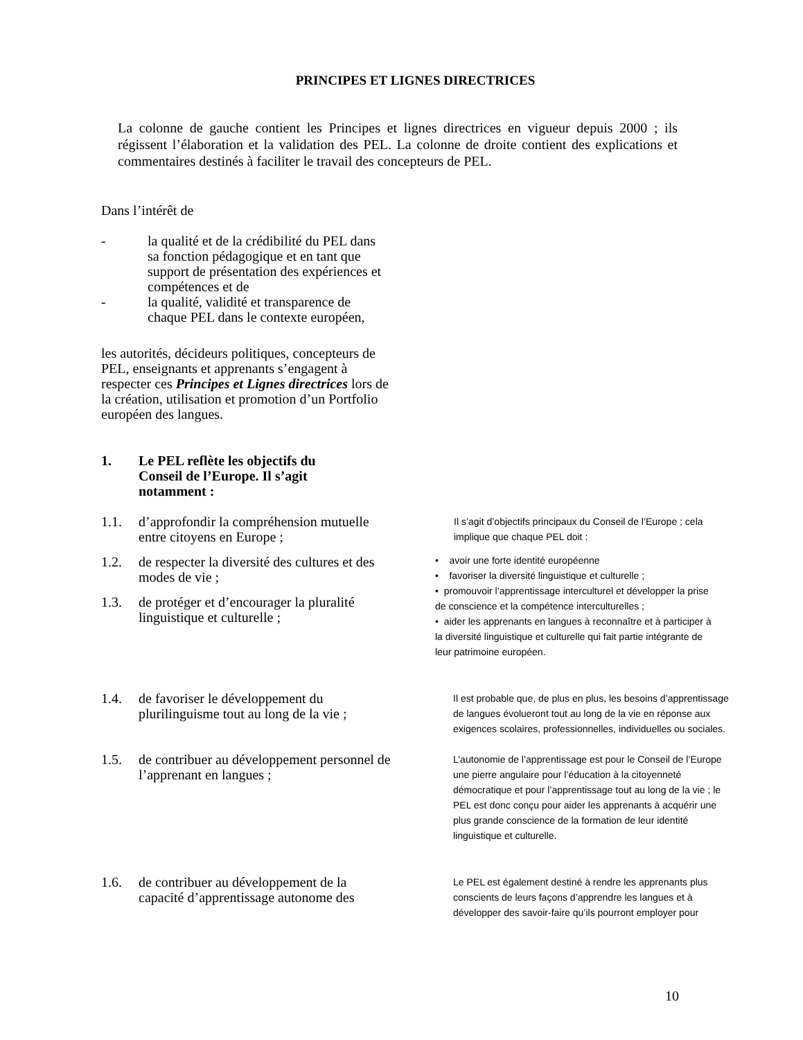PRINCIPES ET LIGNES DIRECTRICES
La colonne de gauche contient les Principes et lignes directrices en vigueur depuis 2000 ; ils régissent l’élaboration et la validation des PEL. La colonne de droite contient des explications et commentaires destinés à faciliter le travail des concepteurs de PEL.
Dans l’intérêt de
- la qualité et de la crédibilité du PEL dans sa fonction pédagogique et en tant que support de présentation des expériences et compétences et de
- la qualité, validité et transparence de chaque PEL dans le contexte européen,
les autorités, décideurs politiques, concepteurs de PEL, enseignants et apprenants s’engagent à respecter ces Principes et Lignes directrices lors de la création, utilisation et promotion d’un Portfolio européen des langues.
1. Le PEL reflète les objectifs du Conseil de l’Europe. Il s’agit notamment :
1.1. d’approfondir la compréhension mutuelle entre citoyens en Europe ;
1.2. de respecter la diversité des cultures et des modes de vie ;
1.3. de protéger et d’encourager la pluralité linguistique et culturelle ;
Il s’agit d’objectifs principaux du Conseil de l’Europe ; cela implique que chaque PEL doit :
• avoir une forte identité européenne
• favoriser la diversité linguistique et culturelle ;
• promouvoir l’apprentissage interculturel et développer la prise de conscience et la compétence interculturelles ;
• aider les apprenants en langues à reconnaître et à participer à la diversité linguistique et culturelle qui fait partie intégrante de leur patrimoine européen.
1.4. de favoriser le développement du plurilinguisme tout au long de la vie ;
Il est probable que, de plus en plus, les besoins d’apprentissage de langues évolueront tout au long de la vie en réponse aux exigences scolaires, professionnelles, individuelles ou sociales.
1.5. de contribuer au développement personnel de l’apprenant en langues ;
L’autonomie de l’apprentissage est pour le Conseil de l’Europe une pierre angulaire pour l’éducation à la citoyenneté démocratique et pour l’apprentissage tout au long de la vie ; le PEL est donc conçu pour aider les apprenants à acquérir une plus grande conscience de la formation de leur identité linguistique et culturelle.
1.6. de contribuer au développement de la capacité d’apprentissage autonome des
Le PEL est également destiné à rendre les apprenants plus conscients de leurs façons d’apprendre les langues et à développer des savoir-faire qu’ils pourront employer pour
10